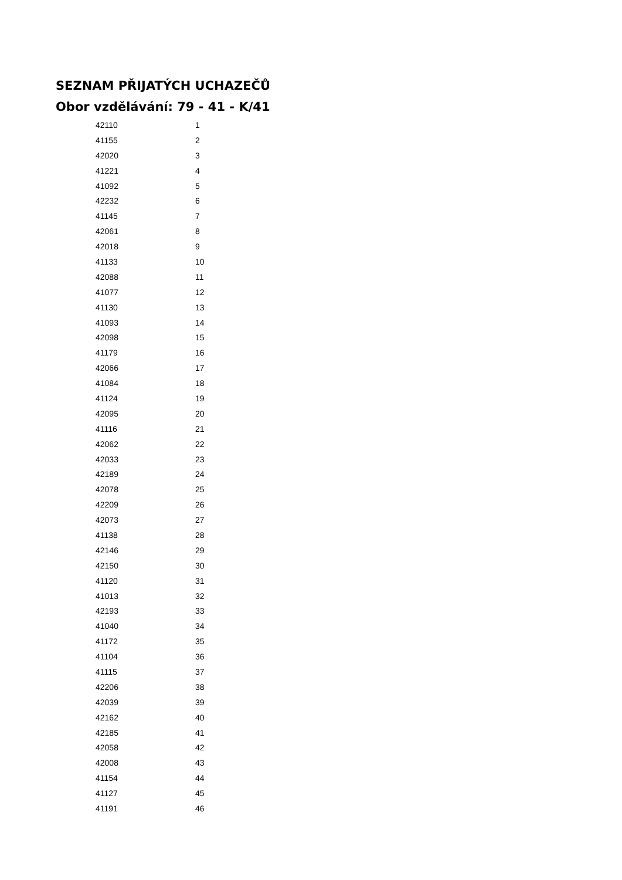SEZNAM PŘIJATÝCH UCHAZEČŮ
Obor vzdělávání: 79 - 41 - K/41
| 42110 | 1 |
| 41155 | 2 |
| 42020 | 3 |
| 41221 | 4 |
| 41092 | 5 |
| 42232 | 6 |
| 41145 | 7 |
| 42061 | 8 |
| 42018 | 9 |
| 41133 | 10 |
| 42088 | 11 |
| 41077 | 12 |
| 41130 | 13 |
| 41093 | 14 |
| 42098 | 15 |
| 41179 | 16 |
| 42066 | 17 |
| 41084 | 18 |
| 41124 | 19 |
| 42095 | 20 |
| 41116 | 21 |
| 42062 | 22 |
| 42033 | 23 |
| 42189 | 24 |
| 42078 | 25 |
| 42209 | 26 |
| 42073 | 27 |
| 41138 | 28 |
| 42146 | 29 |
| 42150 | 30 |
| 41120 | 31 |
| 41013 | 32 |
| 42193 | 33 |
| 41040 | 34 |
| 41172 | 35 |
| 41104 | 36 |
| 41115 | 37 |
| 42206 | 38 |
| 42039 | 39 |
| 42162 | 40 |
| 42185 | 41 |
| 42058 | 42 |
| 42008 | 43 |
| 41154 | 44 |
| 41127 | 45 |
| 41191 | 46 |